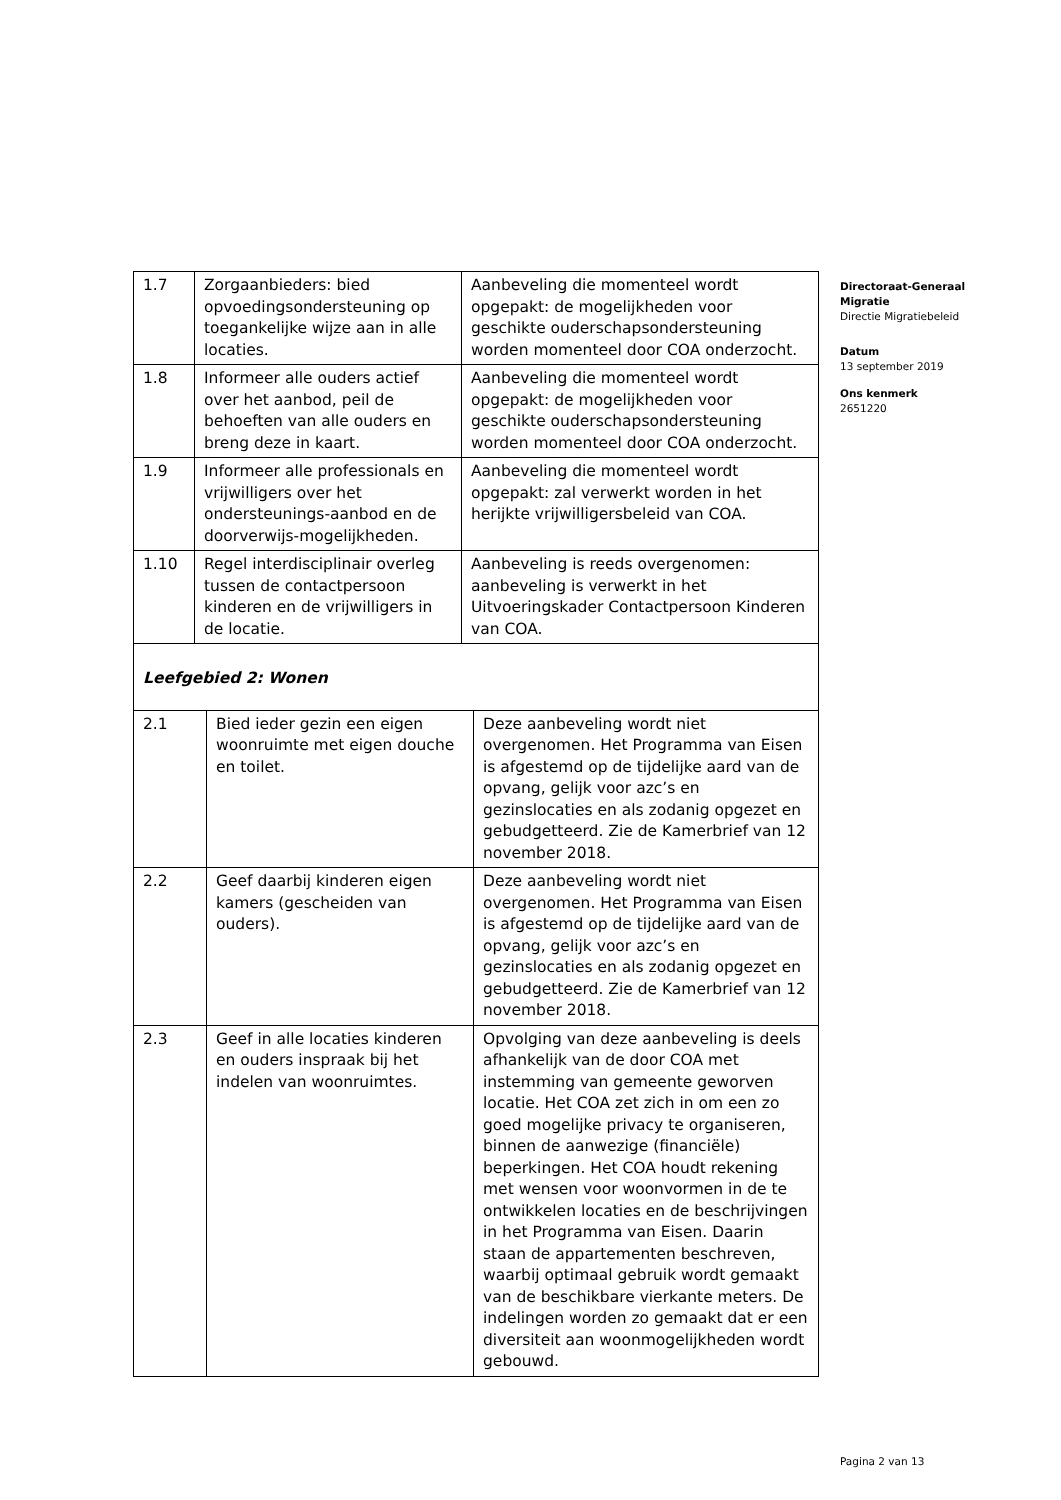| 1.7 | Zorgaanbieders: bied opvoedingsondersteuning op toegankelijke wijze aan in alle locaties. | Aanbeveling die momenteel wordt opgepakt: de mogelijkheden voor geschikte ouderschapsondersteuning worden momenteel door COA onderzocht. |
| 1.8 | Informeer alle ouders actief over het aanbod, peil de behoeften van alle ouders en breng deze in kaart. | Aanbeveling die momenteel wordt opgepakt: de mogelijkheden voor geschikte ouderschapsondersteuning worden momenteel door COA onderzocht. |
| 1.9 | Informeer alle professionals en vrijwilligers over het ondersteunings-aanbod en de doorverwijs-mogelijkheden. | Aanbeveling die momenteel wordt opgepakt: zal verwerkt worden in het herijkte vrijwilligersbeleid van COA. |
| 1.10 | Regel interdisciplinair overleg tussen de contactpersoon kinderen en de vrijwilligers in de locatie. | Aanbeveling is reeds overgenomen: aanbeveling is verwerkt in het Uitvoeringskader Contactpersoon Kinderen van COA. |
| Leefgebied 2: Wonen | | |
| 2.1 | Bied ieder gezin een eigen woonruimte met eigen douche en toilet. | Deze aanbeveling wordt niet overgenomen. Het Programma van Eisen is afgestemd op de tijdelijke aard van de opvang, gelijk voor azc’s en gezinslocaties en als zodanig opgezet en gebudgetteerd. Zie de Kamerbrief van 12 november 2018. |
| 2.2 | Geef daarbij kinderen eigen kamers (gescheiden van ouders). | Deze aanbeveling wordt niet overgenomen. Het Programma van Eisen is afgestemd op de tijdelijke aard van de opvang, gelijk voor azc’s en gezinslocaties en als zodanig opgezet en gebudgetteerd. Zie de Kamerbrief van 12 november 2018. |
| 2.3 | Geef in alle locaties kinderen en ouders inspraak bij het indelen van woonruimtes. | Opvolging van deze aanbeveling is deels afhankelijk van de door COA met instemming van gemeente geworven locatie. Het COA zet zich in om een zo goed mogelijke privacy te organiseren, binnen de aanwezige (financiële) beperkingen. Het COA houdt rekening met wensen voor woonvormen in de te ontwikkelen locaties en de beschrijvingen in het Programma van Eisen. Daarin staan de appartementen beschreven, waarbij optimaal gebruik wordt gemaakt van de beschikbare vierkante meters. De indelingen worden zo gemaakt dat er een diversiteit aan woonmogelijkheden wordt gebouwd. |
Directoraat-Generaal
Migratie
Directie Migratiebeleid
Datum
13 september 2019
Ons kenmerk
2651220
Pagina 2 van 13